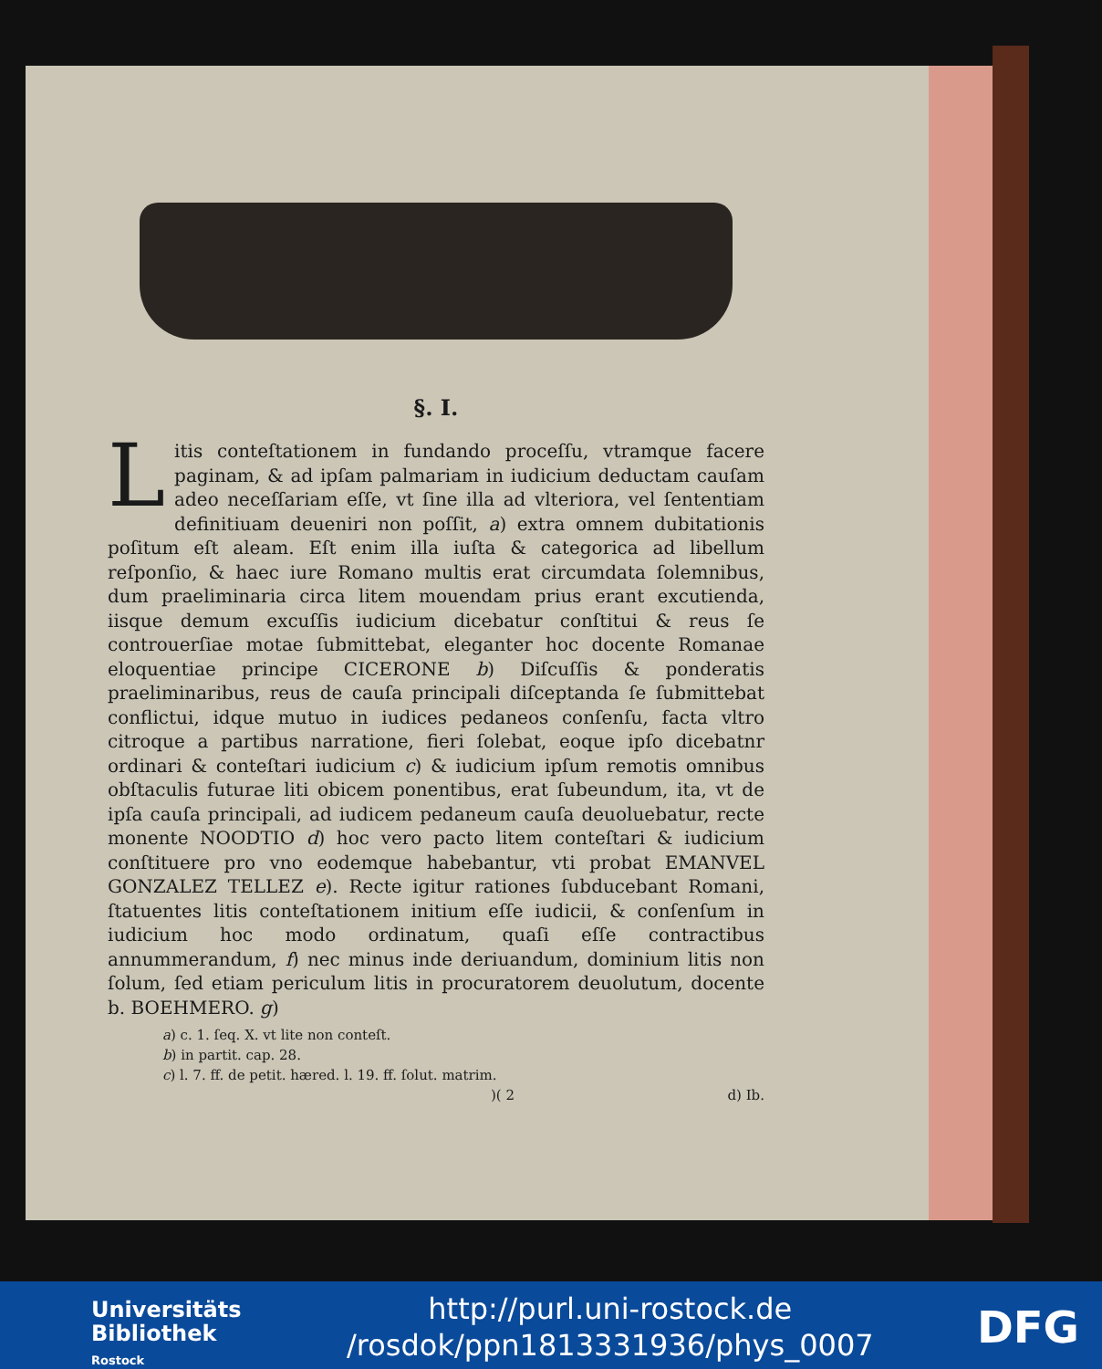§. I.
Litis conteſtationem in fundando proceſſu, vtramque facere paginam, & ad ipſam palmariam in iudicium deductam cauſam adeo neceſſariam eſſe, vt ſine illa ad vlteriora, vel ſententiam definitiuam deueniri non poſſit, a) extra omnem dubitationis poſitum eſt aleam. Eſt enim illa iuſta & categorica ad libellum reſponſio, & haec iure Romano multis erat circumdata ſolemnibus, dum praeliminaria circa litem mouendam prius erant excutienda, iisque demum excuſſis iudicium dicebatur conſtitui & reus ſe controuerſiae motae ſubmittebat, eleganter hoc docente Romanae eloquentiae principe CICERONE b) Diſcuſſis & ponderatis praeliminaribus, reus de cauſa principali diſceptanda ſe ſubmittebat conflictui, idque mutuo in iudices pedaneos conſenſu, facta vltro citroque a partibus narratione, fieri ſolebat, eoque ipſo dicebatnr ordinari & conteſtari iudicium c) & iudicium ipſum remotis omnibus obſtaculis futurae liti obicem ponentibus, erat ſubeundum, ita, vt de ipſa cauſa principali, ad iudicem pedaneum cauſa deuoluebatur, recte monente NOODTIO d) hoc vero pacto litem conteſtari & iudicium conſtituere pro vno eodemque habebantur, vti probat EMANVEL GONZALEZ TELLEZ e). Recte igitur rationes ſubducebant Romani, ſtatuentes litis conteſtationem initium eſſe iudicii, & conſenſum in iudicium hoc modo ordinatum, quaſi eſſe contractibus annummerandum, f) nec minus inde deriuandum, dominium litis non ſolum, ſed etiam periculum litis in procuratorem deuolutum, docente b. BOEHMERO. g)
a) c. 1. ſeq. X. vt lite non conteſt.
b) in partit. cap. 28.
c) l. 7. ff. de petit. hæred. l. 19. ff. ſolut. matrim.
)( 2 d) Ib.
Universitäts
Bibliothek
Rostock
http://purl.uni-rostock.de
/rosdok/ppn1813331936/phys_0007
DFG